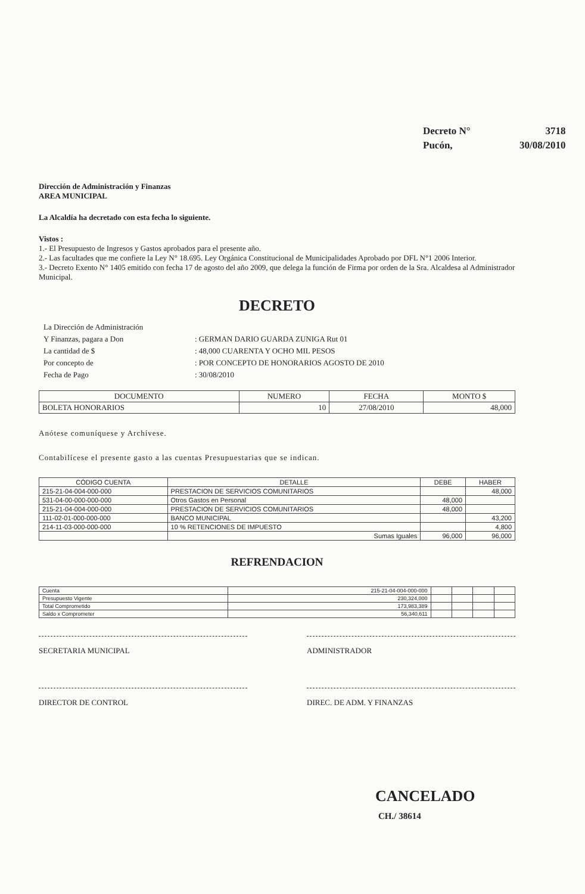| Decreto N° | 3718 |
| Pucón, | 30/08/2010 |
Dirección de Administración y Finanzas
AREA MUNICIPAL
La Alcaldía ha decretado con esta fecha lo siguiente.
Vistos :
1.- El Presupuesto de Ingresos y Gastos aprobados para el presente año.
2.- Las facultades que me confiere la Ley N° 18.695. Ley Orgánica Constitucional de Municipalidades Aprobado por DFL N°1 2006 Interior.
3.- Decreto Exento N° 1405 emitido con fecha 17 de agosto del año 2009, que delega la función de Firma por orden de la Sra. Alcaldesa al Administrador Municipal.
DECRETO
| La Dirección de Administración | |
| Y Finanzas, pagara a Don | : GERMAN DARIO GUARDA ZUNIGA Rut 01 |
| La cantidad de $ | : 48,000 CUARENTA Y OCHO MIL PESOS |
| Por concepto de | : POR CONCEPTO DE HONORARIOS AGOSTO DE 2010 |
| Fecha de Pago | : 30/08/2010 |
| DOCUMENTO | NUMERO | FECHA | MONTO $ |
| --- | --- | --- | --- |
| BOLETA HONORARIOS | 10 | 27/08/2010 | 48,000 |
Anótese comuníquese y Archívese.
Contabilícese el presente gasto a las cuentas Presupuestarias que se indican.
| CÓDIGO CUENTA | DETALLE | DEBE | HABER |
| --- | --- | --- | --- |
| 215-21-04-004-000-000 | PRESTACION DE SERVICIOS COMUNITARIOS | | 48,000 |
| 531-04-00-000-000-000 | Otros Gastos en Personal | 48,000 | |
| 215-21-04-004-000-000 | PRESTACION DE SERVICIOS COMUNITARIOS | 48,000 | |
| 111-02-01-000-000-000 | BANCO MUNICIPAL | | 43,200 |
| 214-11-03-000-000-000 | 10 % RETENCIONES DE IMPUESTO | | 4,800 |
| | Sumas Iguales | 96,000 | 96,000 |
REFRENDACION
| Cuenta | 215-21-04-004-000-000 | | | | |
| Presupuesto Vigente | 230,324,000 | | | | |
| Total Comprometido | 173,983,389 | | | | |
| Saldo x Comprometer | 56,340,611 | | | | |
SECRETARIA MUNICIPAL ADMINISTRADOR
DIRECTOR DE CONTROL DIREC. DE ADM. Y FINANZAS
CANCELADO
CH./ 38614